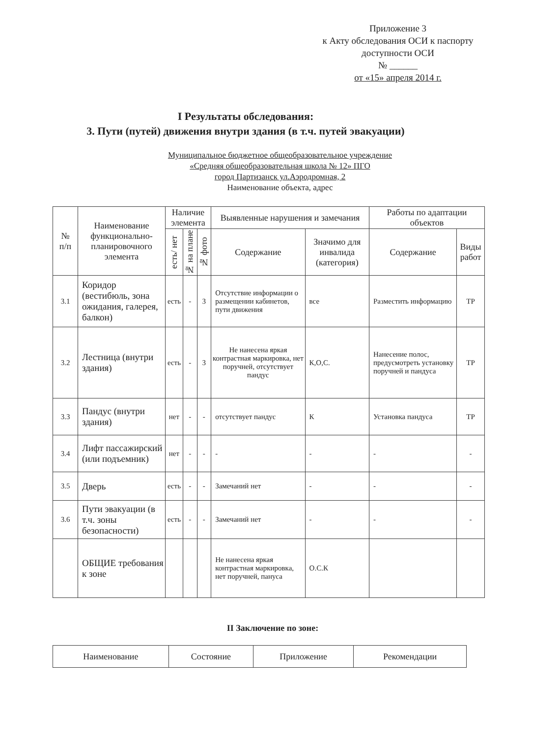Приложение 3
к Акту обследования ОСИ к паспорту
доступности ОСИ
№ ______
от «15» апреля 2014 г.
I Результаты обследования:
3. Пути (путей) движения внутри здания (в т.ч. путей эвакуации)
Муниципальное бюджетное общеобразовательное учреждение
«Средняя общеобразовательная школа № 12» ПГО
город Партизанск ул.Аэродромная, 2
Наименование объекта, адрес
| № п/п | Наименование функционально-планировочного элемента | Наличие элемента | | | Выявленные нарушения и замечания | | Работы по адаптации объектов | |
| --- | --- | --- | --- | --- | --- | --- | --- | --- |
| | | есть/ нет | № на плане | № фото | Содержание | Значимо для инвалида (категория) | Содержание | Виды работ |
| 3.1 | Коридор (вестибюль, зона ожидания, галерея, балкон) | есть | - | 3 | Отсутствие информации о размещении кабинетов, пути движения | все | Разместить информацию | ТР |
| 3.2 | Лестница (внутри здания) | есть | - | 3 | Не нанесена яркая контрастная маркировка, нет поручней, отсутствует пандус | К,О,С. | Нанесение полос, предусмотреть установку поручней и пандуса | ТР |
| 3.3 | Пандус (внутри здания) | нет | - | - | отсутствует пандус | К | Установка пандуса | ТР |
| 3.4 | Лифт пассажирский (или подъемник) | нет | - | - | - | - | - | - |
| 3.5 | Дверь | есть | - | - | Замечаний нет | - | - | - |
| 3.6 | Пути эвакуации (в т.ч. зоны безопасности) | есть | - | - | Замечаний нет | - | - | - |
| | ОБЩИЕ требования к зоне | | | | Не нанесена яркая контрастная маркировка, нет поручней, пануса | О.С.К | | |
II Заключение по зоне:
| Наименование | Состояние | Приложение | Рекомендации |